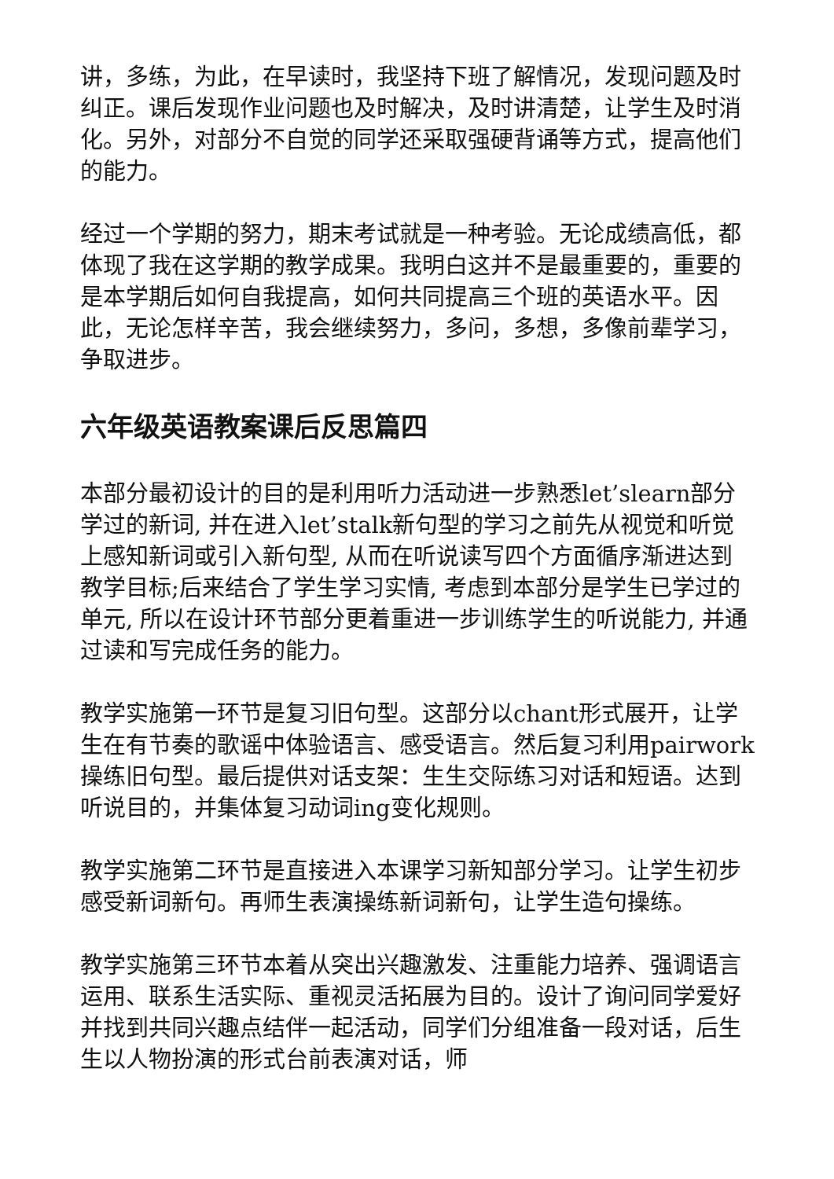讲，多练，为此，在早读时，我坚持下班了解情况，发现问题及时纠正。课后发现作业问题也及时解决，及时讲清楚，让学生及时消化。另外，对部分不自觉的同学还采取强硬背诵等方式，提高他们的能力。
经过一个学期的努力，期末考试就是一种考验。无论成绩高低，都体现了我在这学期的教学成果。我明白这并不是最重要的，重要的是本学期后如何自我提高，如何共同提高三个班的英语水平。因此，无论怎样辛苦，我会继续努力，多问，多想，多像前辈学习，争取进步。
六年级英语教案课后反思篇四
本部分最初设计的目的是利用听力活动进一步熟悉let’slearn部分学过的新词, 并在进入let’stalk新句型的学习之前先从视觉和听觉上感知新词或引入新句型, 从而在听说读写四个方面循序渐进达到教学目标;后来结合了学生学习实情, 考虑到本部分是学生已学过的单元, 所以在设计环节部分更着重进一步训练学生的听说能力, 并通过读和写完成任务的能力。
教学实施第一环节是复习旧句型。这部分以chant形式展开，让学生在有节奏的歌谣中体验语言、感受语言。然后复习利用pairwork操练旧句型。最后提供对话支架：生生交际练习对话和短语。达到听说目的，并集体复习动词ing变化规则。
教学实施第二环节是直接进入本课学习新知部分学习。让学生初步感受新词新句。再师生表演操练新词新句，让学生造句操练。
教学实施第三环节本着从突出兴趣激发、注重能力培养、强调语言运用、联系生活实际、重视灵活拓展为目的。设计了询问同学爱好并找到共同兴趣点结伴一起活动，同学们分组准备一段对话，后生生以人物扮演的形式台前表演对话，师